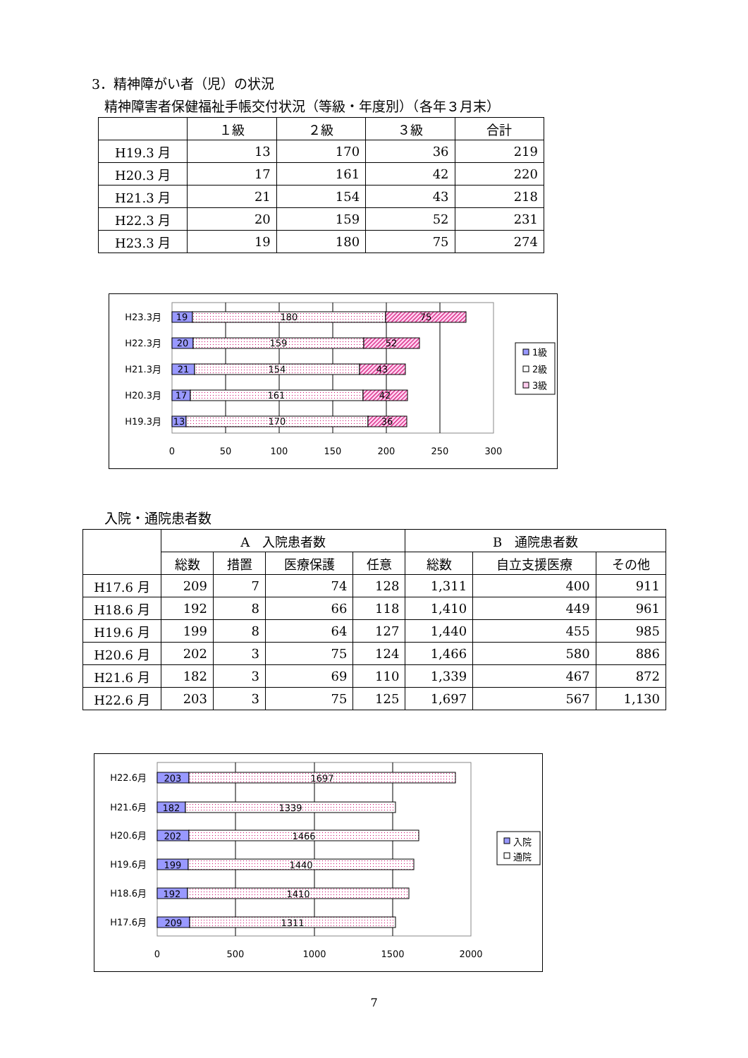3．精神障がい者（児）の状況
精神障害者保健福祉手帳交付状況（等級・年度別）（各年３月末）
| | １級 | ２級 | ３級 | 合計 |
| --- | --- | --- | --- | --- |
| H19.3 月 | 13 | 170 | 36 | 219 |
| H20.3 月 | 17 | 161 | 42 | 220 |
| H21.3 月 | 21 | 154 | 43 | 218 |
| H22.3 月 | 20 | 159 | 52 | 231 |
| H23.3 月 | 19 | 180 | 75 | 274 |
H23.3月
H22.3月
H21.3月
H20.3月
H19.3月
19
180
75
20
159
52
21
154
43
17
161
42
13
170
36
0
50
100
150
200
250
300
1級
2級
3級
入院・通院患者数
| | A 入院患者数 | | | | B 通院患者数 | | |
| --- | --- | --- | --- | --- | --- | --- | --- |
| | 総数 | 措置 | 医療保護 | 任意 | 総数 | 自立支援医療 | その他 |
| H17.6 月 | 209 | 7 | 74 | 128 | 1,311 | 400 | 911 |
| H18.6 月 | 192 | 8 | 66 | 118 | 1,410 | 449 | 961 |
| H19.6 月 | 199 | 8 | 64 | 127 | 1,440 | 455 | 985 |
| H20.6 月 | 202 | 3 | 75 | 124 | 1,466 | 580 | 886 |
| H21.6 月 | 182 | 3 | 69 | 110 | 1,339 | 467 | 872 |
| H22.6 月 | 203 | 3 | 75 | 125 | 1,697 | 567 | 1,130 |
H22.6月
H21.6月
H20.6月
H19.6月
H18.6月
H17.6月
203
1697
182
1339
202
1466
199
1440
192
1410
209
1311
0
500
1000
1500
2000
入院
通院
7